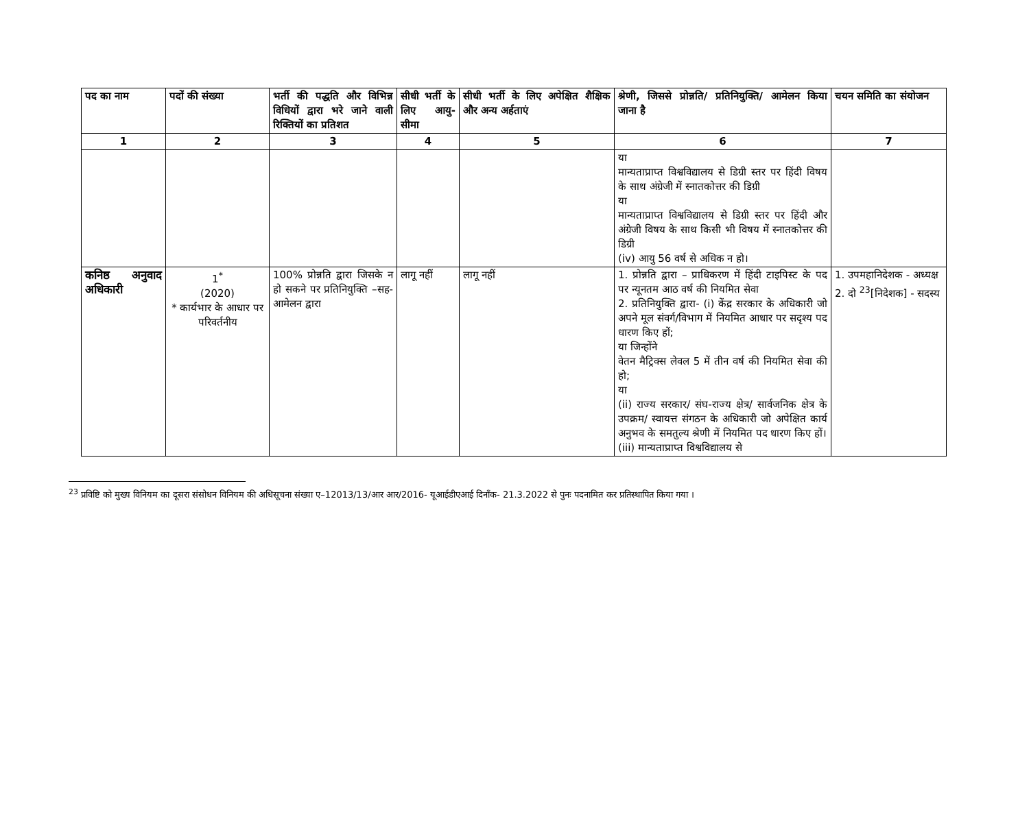| पद का नाम | पदों की संख्या | भर्ती की पद्धति और विभिन्न विधियों द्वारा भरे जाने वाली रिक्तियों का प्रतिशत | सीधी भर्ती के लिए आयु-सीमा | सीधी भर्ती के लिए अपेक्षित शैक्षिक और अन्य अर्हताएं | श्रेणी, जिससे प्रोन्नति/ प्रतिनियुक्ति/ आमेलन किया जाना है | चयन समिति का संयोजन |
| --- | --- | --- | --- | --- | --- | --- |
| 1 | 2 | 3 | 4 | 5 | 6 | 7 |
| | | | | | या मान्यताप्राप्त विश्वविद्यालय से डिग्री स्तर पर हिंदी विषय के साथ अंग्रेजी में स्नातकोत्तर की डिग्री या मान्यताप्राप्त विश्वविद्यालय से डिग्री स्तर पर हिंदी और अंग्रेजी विषय के साथ किसी भी विषय में स्नातकोत्तर की डिग्री (iv) आयु 56 वर्ष से अधिक न हो। | |
| कनिष्ठ अनुवाद अधिकारी | 1<sup>*</sup> (2020) * कार्यभार के आधार पर परिवर्तनीय | 100% प्रोन्नति द्वारा जिसके न हो सकने पर प्रतिनियुक्ति –सह-आमेलन द्वारा | लागू नहीं | लागू नहीं | 1. प्रोन्नति द्वारा – प्राधिकरण में हिंदी टाइपिस्ट के पद पर न्यूनतम आठ वर्ष की नियमित सेवा 2. प्रतिनियुक्ति द्वारा- (i) केंद्र सरकार के अधिकारी जो अपने मूल संवर्ग/विभाग में नियमित आधार पर सदृश्य पद धारण किए हों; या जिन्होंने वेतन मैट्रिक्स लेवल 5 में तीन वर्ष की नियमित सेवा की हो; या (ii) राज्य सरकार/ संघ-राज्य क्षेत्र/ सार्वजनिक क्षेत्र के उपक्रम/ स्वायत्त संगठन के अधिकारी जो अपेक्षित कार्य अनुभव के समतुल्य श्रेणी में नियमित पद धारण किए हों। (iii) मान्यताप्राप्त विश्वविद्यालय से | 1. उपमहानिदेशक - अध्यक्ष 2. दो <sup>23</sup>[निदेशक] - सदस्य |
<sup>23</sup> प्रविष्टि को मुख्य विनियम का दूसरा संसोधन विनियम की अधिसूचना संख्या ए–12013/13/आर आर/2016- यूआईडीएआई दिनाँक- 21.3.2022 से पुनः पदनामित कर प्रतिस्थापित किया गया ।